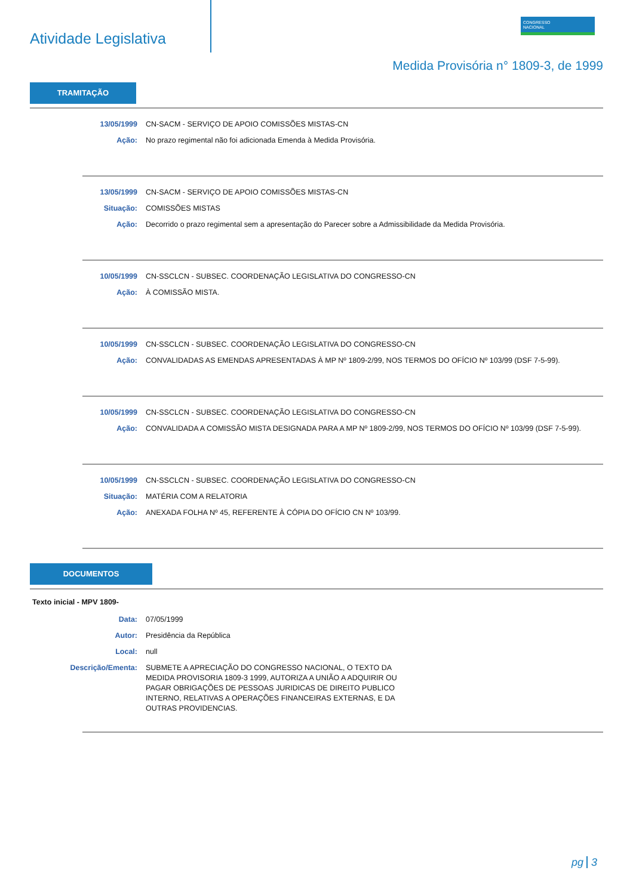Atividade Legislativa
CONGRESSO
NACIONAL
Medida Provisória n° 1809-3, de 1999
TRAMITAÇÃO
13/05/1999 CN-SACM - SERVIÇO DE APOIO COMISSÕES MISTAS-CN
Ação: No prazo regimental não foi adicionada Emenda à Medida Provisória.
13/05/1999 CN-SACM - SERVIÇO DE APOIO COMISSÕES MISTAS-CN
Situação: COMISSÕES MISTAS
Ação: Decorrido o prazo regimental sem a apresentação do Parecer sobre a Admissibilidade da Medida Provisória.
10/05/1999 CN-SSCLCN - SUBSEC. COORDENAÇÃO LEGISLATIVA DO CONGRESSO-CN
Ação: À COMISSÃO MISTA.
10/05/1999 CN-SSCLCN - SUBSEC. COORDENAÇÃO LEGISLATIVA DO CONGRESSO-CN
Ação: CONVALIDADAS AS EMENDAS APRESENTADAS À MP Nº 1809-2/99, NOS TERMOS DO OFÍCIO Nº 103/99 (DSF 7-5-99).
10/05/1999 CN-SSCLCN - SUBSEC. COORDENAÇÃO LEGISLATIVA DO CONGRESSO-CN
Ação: CONVALIDADA A COMISSÃO MISTA DESIGNADA PARA A MP Nº 1809-2/99, NOS TERMOS DO OFÍCIO Nº 103/99 (DSF 7-5-99).
10/05/1999 CN-SSCLCN - SUBSEC. COORDENAÇÃO LEGISLATIVA DO CONGRESSO-CN
Situação: MATÉRIA COM A RELATORIA
Ação: ANEXADA FOLHA Nº 45, REFERENTE À CÓPIA DO OFÍCIO CN Nº 103/99.
DOCUMENTOS
Texto inicial - MPV 1809-
Data: 07/05/1999
Autor: Presidência da República
Local: null
Descrição/Ementa: SUBMETE A APRECIAÇÃO DO CONGRESSO NACIONAL, O TEXTO DA MEDIDA PROVISORIA 1809-3 1999, AUTORIZA A UNIÃO A ADQUIRIR OU PAGAR OBRIGAÇÕES DE PESSOAS JURIDICAS DE DIREITO PUBLICO INTERNO, RELATIVAS A OPERAÇÕES FINANCEIRAS EXTERNAS, E DA OUTRAS PROVIDENCIAS.
pg 3